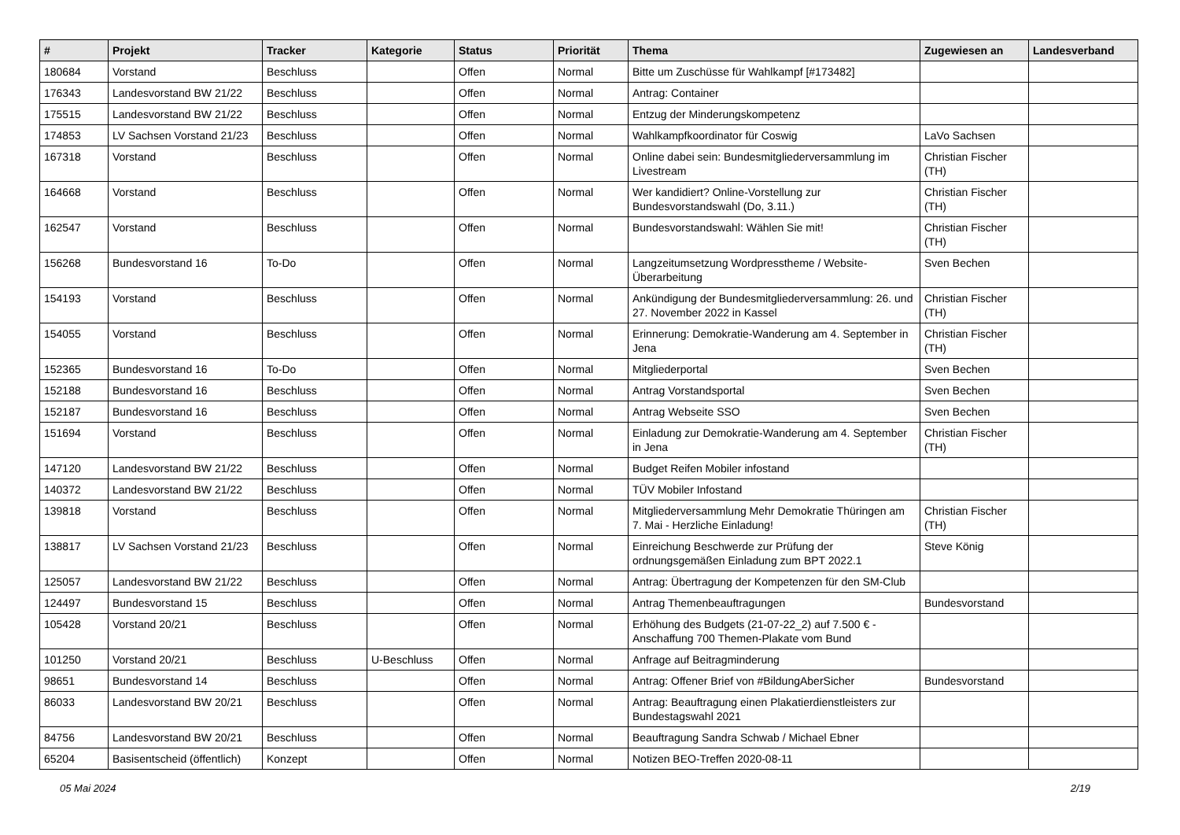| # | Projekt | Tracker | Kategorie | Status | Priorität | Thema | Zugewiesen an | Landesverband |
| --- | --- | --- | --- | --- | --- | --- | --- | --- |
| 180684 | Vorstand | Beschluss | | Offen | Normal | Bitte um Zuschüsse für Wahlkampf [#173482] | | |
| 176343 | Landesvorstand BW 21/22 | Beschluss | | Offen | Normal | Antrag: Container | | |
| 175515 | Landesvorstand BW 21/22 | Beschluss | | Offen | Normal | Entzug der Minderungskompetenz | | |
| 174853 | LV Sachsen Vorstand 21/23 | Beschluss | | Offen | Normal | Wahlkampfkoordinator für Coswig | LaVo Sachsen | |
| 167318 | Vorstand | Beschluss | | Offen | Normal | Online dabei sein: Bundesmitgliederversammlung im Livestream | Christian Fischer (TH) | |
| 164668 | Vorstand | Beschluss | | Offen | Normal | Wer kandidiert? Online-Vorstellung zur Bundesvorstandswahl (Do, 3.11.) | Christian Fischer (TH) | |
| 162547 | Vorstand | Beschluss | | Offen | Normal | Bundesvorstandswahl: Wählen Sie mit! | Christian Fischer (TH) | |
| 156268 | Bundesvorstand 16 | To-Do | | Offen | Normal | Langzeitumsetzung Wordpresstheme / Website-Überarbeitung | Sven Bechen | |
| 154193 | Vorstand | Beschluss | | Offen | Normal | Ankündigung der Bundesmitgliederversammlung: 26. und 27. November 2022 in Kassel | Christian Fischer (TH) | |
| 154055 | Vorstand | Beschluss | | Offen | Normal | Erinnerung: Demokratie-Wanderung am 4. September in Jena | Christian Fischer (TH) | |
| 152365 | Bundesvorstand 16 | To-Do | | Offen | Normal | Mitgliederportal | Sven Bechen | |
| 152188 | Bundesvorstand 16 | Beschluss | | Offen | Normal | Antrag Vorstandsportal | Sven Bechen | |
| 152187 | Bundesvorstand 16 | Beschluss | | Offen | Normal | Antrag Webseite SSO | Sven Bechen | |
| 151694 | Vorstand | Beschluss | | Offen | Normal | Einladung zur Demokratie-Wanderung am 4. September in Jena | Christian Fischer (TH) | |
| 147120 | Landesvorstand BW 21/22 | Beschluss | | Offen | Normal | Budget Reifen Mobiler infostand | | |
| 140372 | Landesvorstand BW 21/22 | Beschluss | | Offen | Normal | TÜV Mobiler Infostand | | |
| 139818 | Vorstand | Beschluss | | Offen | Normal | Mitgliederversammlung Mehr Demokratie Thüringen am 7. Mai - Herzliche Einladung! | Christian Fischer (TH) | |
| 138817 | LV Sachsen Vorstand 21/23 | Beschluss | | Offen | Normal | Einreichung Beschwerde zur Prüfung der ordnungsgemäßen Einladung zum BPT 2022.1 | Steve König | |
| 125057 | Landesvorstand BW 21/22 | Beschluss | | Offen | Normal | Antrag: Übertragung der Kompetenzen für den SM-Club | | |
| 124497 | Bundesvorstand 15 | Beschluss | | Offen | Normal | Antrag Themenbeauftragungen | Bundesvorstand | |
| 105428 | Vorstand 20/21 | Beschluss | | Offen | Normal | Erhöhung des Budgets (21-07-22_2) auf 7.500 € - Anschaffung 700 Themen-Plakate vom Bund | | |
| 101250 | Vorstand 20/21 | Beschluss | U-Beschluss | Offen | Normal | Anfrage auf Beitragminderung | | |
| 98651 | Bundesvorstand 14 | Beschluss | | Offen | Normal | Antrag: Offener Brief von #BildungAberSicher | Bundesvorstand | |
| 86033 | Landesvorstand BW 20/21 | Beschluss | | Offen | Normal | Antrag: Beauftragung einen Plakatierdienstleisters zur Bundestagswahl 2021 | | |
| 84756 | Landesvorstand BW 20/21 | Beschluss | | Offen | Normal | Beauftragung Sandra Schwab / Michael Ebner | | |
| 65204 | Basisentscheid (öffentlich) | Konzept | | Offen | Normal | Notizen BEO-Treffen 2020-08-11 | | |
05 Mai 2024 2/19